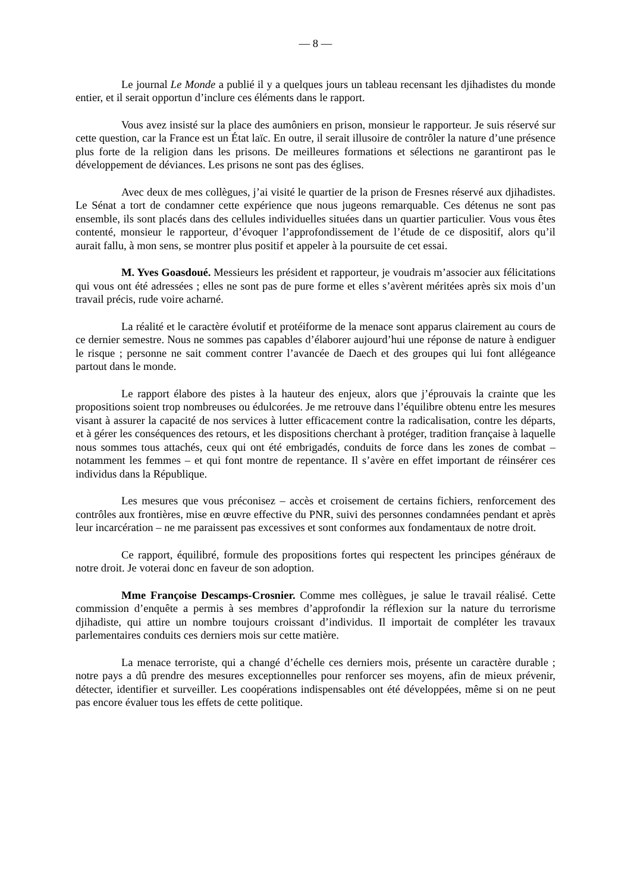— 8 —
Le journal Le Monde a publié il y a quelques jours un tableau recensant les djihadistes du monde entier, et il serait opportun d’inclure ces éléments dans le rapport.
Vous avez insisté sur la place des aumôniers en prison, monsieur le rapporteur. Je suis réservé sur cette question, car la France est un État laïc. En outre, il serait illusoire de contrôler la nature d’une présence plus forte de la religion dans les prisons. De meilleures formations et sélections ne garantiront pas le développement de déviances. Les prisons ne sont pas des églises.
Avec deux de mes collègues, j’ai visité le quartier de la prison de Fresnes réservé aux djihadistes. Le Sénat a tort de condamner cette expérience que nous jugeons remarquable. Ces détenus ne sont pas ensemble, ils sont placés dans des cellules individuelles situées dans un quartier particulier. Vous vous êtes contenté, monsieur le rapporteur, d’évoquer l’approfondissement de l’étude de ce dispositif, alors qu’il aurait fallu, à mon sens, se montrer plus positif et appeler à la poursuite de cet essai.
M. Yves Goasdoué. Messieurs les président et rapporteur, je voudrais m’associer aux félicitations qui vous ont été adressées ; elles ne sont pas de pure forme et elles s’avèrent méritées après six mois d’un travail précis, rude voire acharné.
La réalité et le caractère évolutif et protéiforme de la menace sont apparus clairement au cours de ce dernier semestre. Nous ne sommes pas capables d’élaborer aujourd’hui une réponse de nature à endiguer le risque ; personne ne sait comment contrer l’avancée de Daech et des groupes qui lui font allégeance partout dans le monde.
Le rapport élabore des pistes à la hauteur des enjeux, alors que j’éprouvais la crainte que les propositions soient trop nombreuses ou édulcorées. Je me retrouve dans l’équilibre obtenu entre les mesures visant à assurer la capacité de nos services à lutter efficacement contre la radicalisation, contre les départs, et à gérer les conséquences des retours, et les dispositions cherchant à protéger, tradition française à laquelle nous sommes tous attachés, ceux qui ont été embrigadés, conduits de force dans les zones de combat – notamment les femmes – et qui font montre de repentance. Il s’avère en effet important de réinsérer ces individus dans la République.
Les mesures que vous préconisez – accès et croisement de certains fichiers, renforcement des contrôles aux frontières, mise en œuvre effective du PNR, suivi des personnes condamnées pendant et après leur incarcération – ne me paraissent pas excessives et sont conformes aux fondamentaux de notre droit.
Ce rapport, équilibré, formule des propositions fortes qui respectent les principes généraux de notre droit. Je voterai donc en faveur de son adoption.
Mme Françoise Descamps-Crosnier. Comme mes collègues, je salue le travail réalisé. Cette commission d’enquête a permis à ses membres d’approfondir la réflexion sur la nature du terrorisme djihadiste, qui attire un nombre toujours croissant d’individus. Il importait de compléter les travaux parlementaires conduits ces derniers mois sur cette matière.
La menace terroriste, qui a changé d’échelle ces derniers mois, présente un caractère durable ; notre pays a dû prendre des mesures exceptionnelles pour renforcer ses moyens, afin de mieux prévenir, détecter, identifier et surveiller. Les coopérations indispensables ont été développées, même si on ne peut pas encore évaluer tous les effets de cette politique.